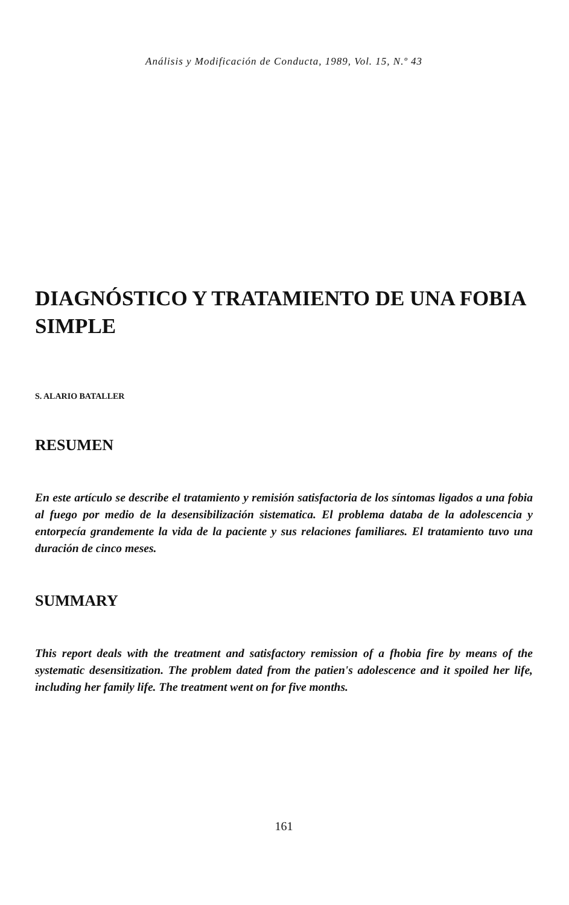Análisis y Modificación de Conducta, 1989, Vol. 15, N.º 43
DIAGNÓSTICO Y TRATAMIENTO DE UNA FOBIA SIMPLE
S. ALARIO BATALLER
RESUMEN
En este artículo se describe el tratamiento y remisión satisfactoria de los síntomas ligados a una fobia al fuego por medio de la desensibilización sistematica. El problema databa de la adolescencia y entorpecía grandemente la vida de la paciente y sus relaciones familiares. El tratamiento tuvo una duración de cinco meses.
SUMMARY
This report deals with the treatment and satisfactory remission of a fhobia fire by means of the systematic desensitization. The problem dated from the patien's adolescence and it spoiled her life, including her family life. The treatment went on for five months.
161